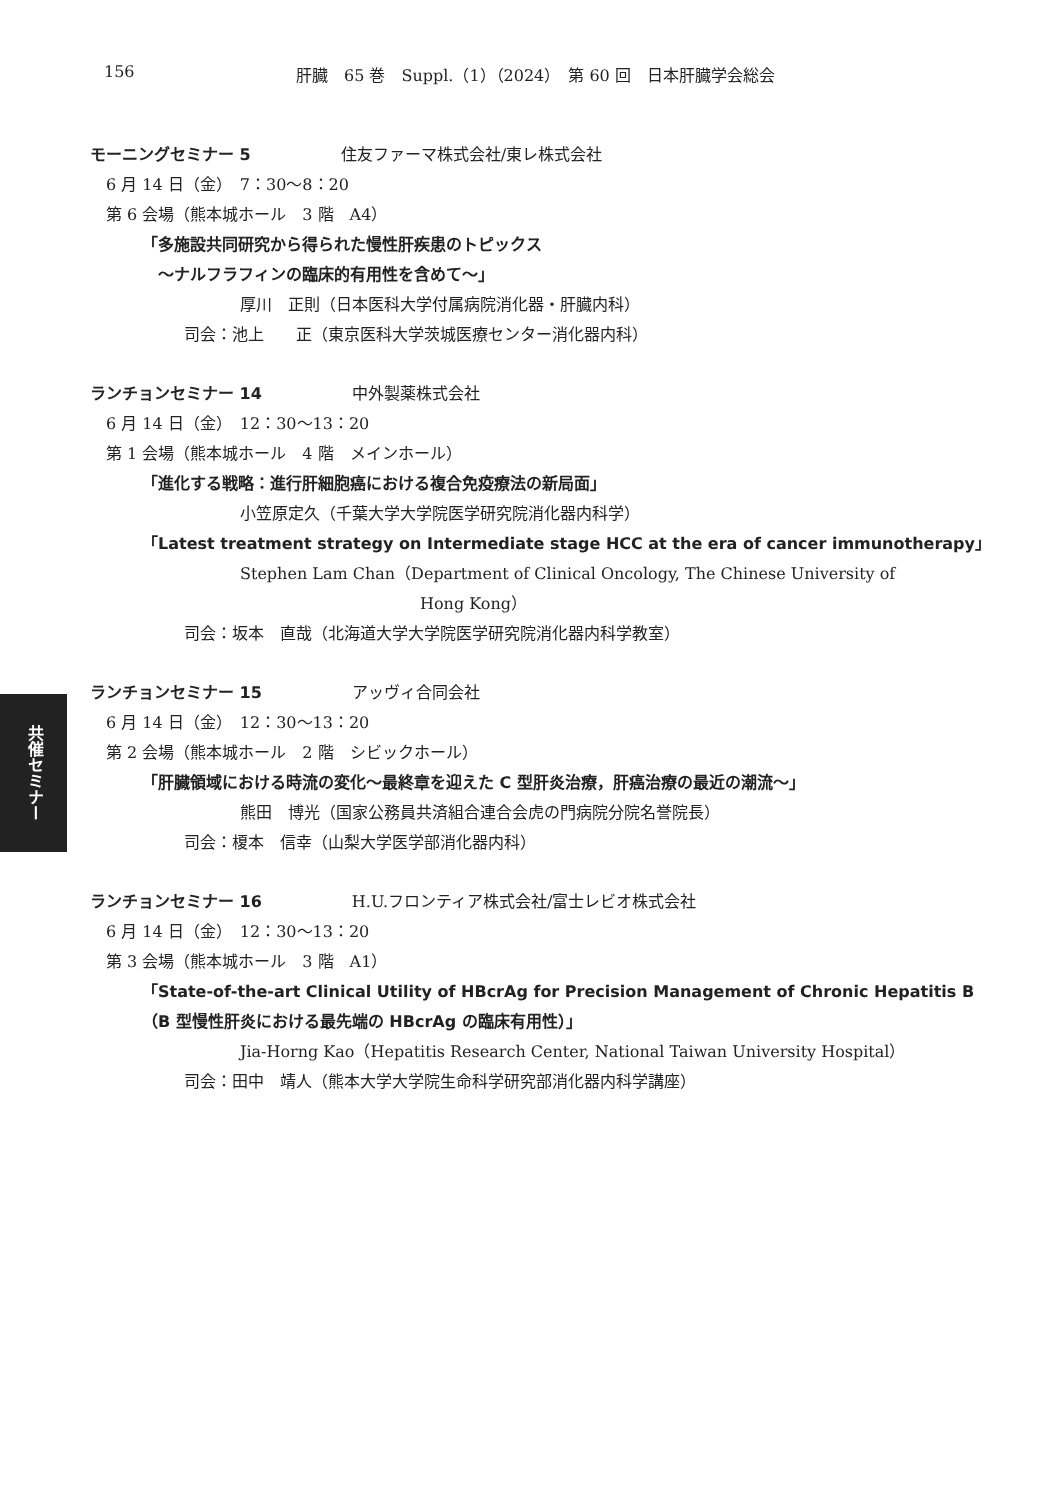156 肝臓　65 巻　Suppl.（1）（2024）　第 60 回　日本肝臓学会総会
モーニングセミナー 5 住友ファーマ株式会社/東レ株式会社
6 月 14 日（金）　7：30〜8：20
第 6 会場（熊本城ホール　3 階　A4）
「多施設共同研究から得られた慢性肝疾患のトピックス
　〜ナルフラフィンの臨床的有用性を含めて〜」
厚川　正則（日本医科大学付属病院消化器・肝臓内科）
司会：池上　　正（東京医科大学茨城医療センター消化器内科）
ランチョンセミナー 14 中外製薬株式会社
6 月 14 日（金）　12：30〜13：20
第 1 会場（熊本城ホール　4 階　メインホール）
「進化する戦略：進行肝細胞癌における複合免疫療法の新局面」
小笠原定久（千葉大学大学院医学研究院消化器内科学）
「Latest treatment strategy on Intermediate stage HCC at the era of cancer immunotherapy」
Stephen Lam Chan（Department of Clinical Oncology, The Chinese University of
Hong Kong）
司会：坂本　直哉（北海道大学大学院医学研究院消化器内科学教室）
ランチョンセミナー 15 アッヴィ合同会社
6 月 14 日（金）　12：30〜13：20
第 2 会場（熊本城ホール　2 階　シビックホール）
「肝臓領域における時流の変化〜最終章を迎えた C 型肝炎治療，肝癌治療の最近の潮流〜」
熊田　博光（国家公務員共済組合連合会虎の門病院分院名誉院長）
司会：榎本　信幸（山梨大学医学部消化器内科）
ランチョンセミナー 16 H.U.フロンティア株式会社/富士レビオ株式会社
6 月 14 日（金）　12：30〜13：20
第 3 会場（熊本城ホール　3 階　A1）
「State-of-the-art Clinical Utility of HBcrAg for Precision Management of Chronic Hepatitis B
（B 型慢性肝炎における最先端の HBcrAg の臨床有用性）」
Jia-Horng Kao（Hepatitis Research Center, National Taiwan University Hospital）
司会：田中　靖人（熊本大学大学院生命科学研究部消化器内科学講座）
共催セミナー